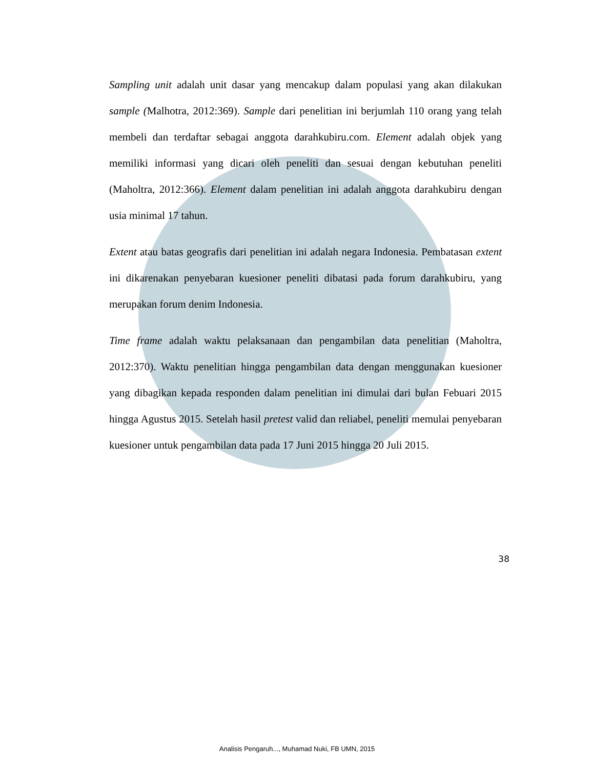Sampling unit adalah unit dasar yang mencakup dalam populasi yang akan dilakukan sample (Malhotra, 2012:369). Sample dari penelitian ini berjumlah 110 orang yang telah membeli dan terdaftar sebagai anggota darahkubiru.com. Element adalah objek yang memiliki informasi yang dicari oleh peneliti dan sesuai dengan kebutuhan peneliti (Maholtra, 2012:366). Element dalam penelitian ini adalah anggota darahkubiru dengan usia minimal 17 tahun.
Extent atau batas geografis dari penelitian ini adalah negara Indonesia. Pembatasan extent ini dikarenakan penyebaran kuesioner peneliti dibatasi pada forum darahkubiru, yang merupakan forum denim Indonesia.
Time frame adalah waktu pelaksanaan dan pengambilan data penelitian (Maholtra, 2012:370). Waktu penelitian hingga pengambilan data dengan menggunakan kuesioner yang dibagikan kepada responden dalam penelitian ini dimulai dari bulan Febuari 2015 hingga Agustus 2015. Setelah hasil pretest valid dan reliabel, peneliti memulai penyebaran kuesioner untuk pengambilan data pada 17 Juni 2015 hingga 20 Juli 2015.
38
Analisis Pengaruh..., Muhamad Nuki, FB UMN, 2015